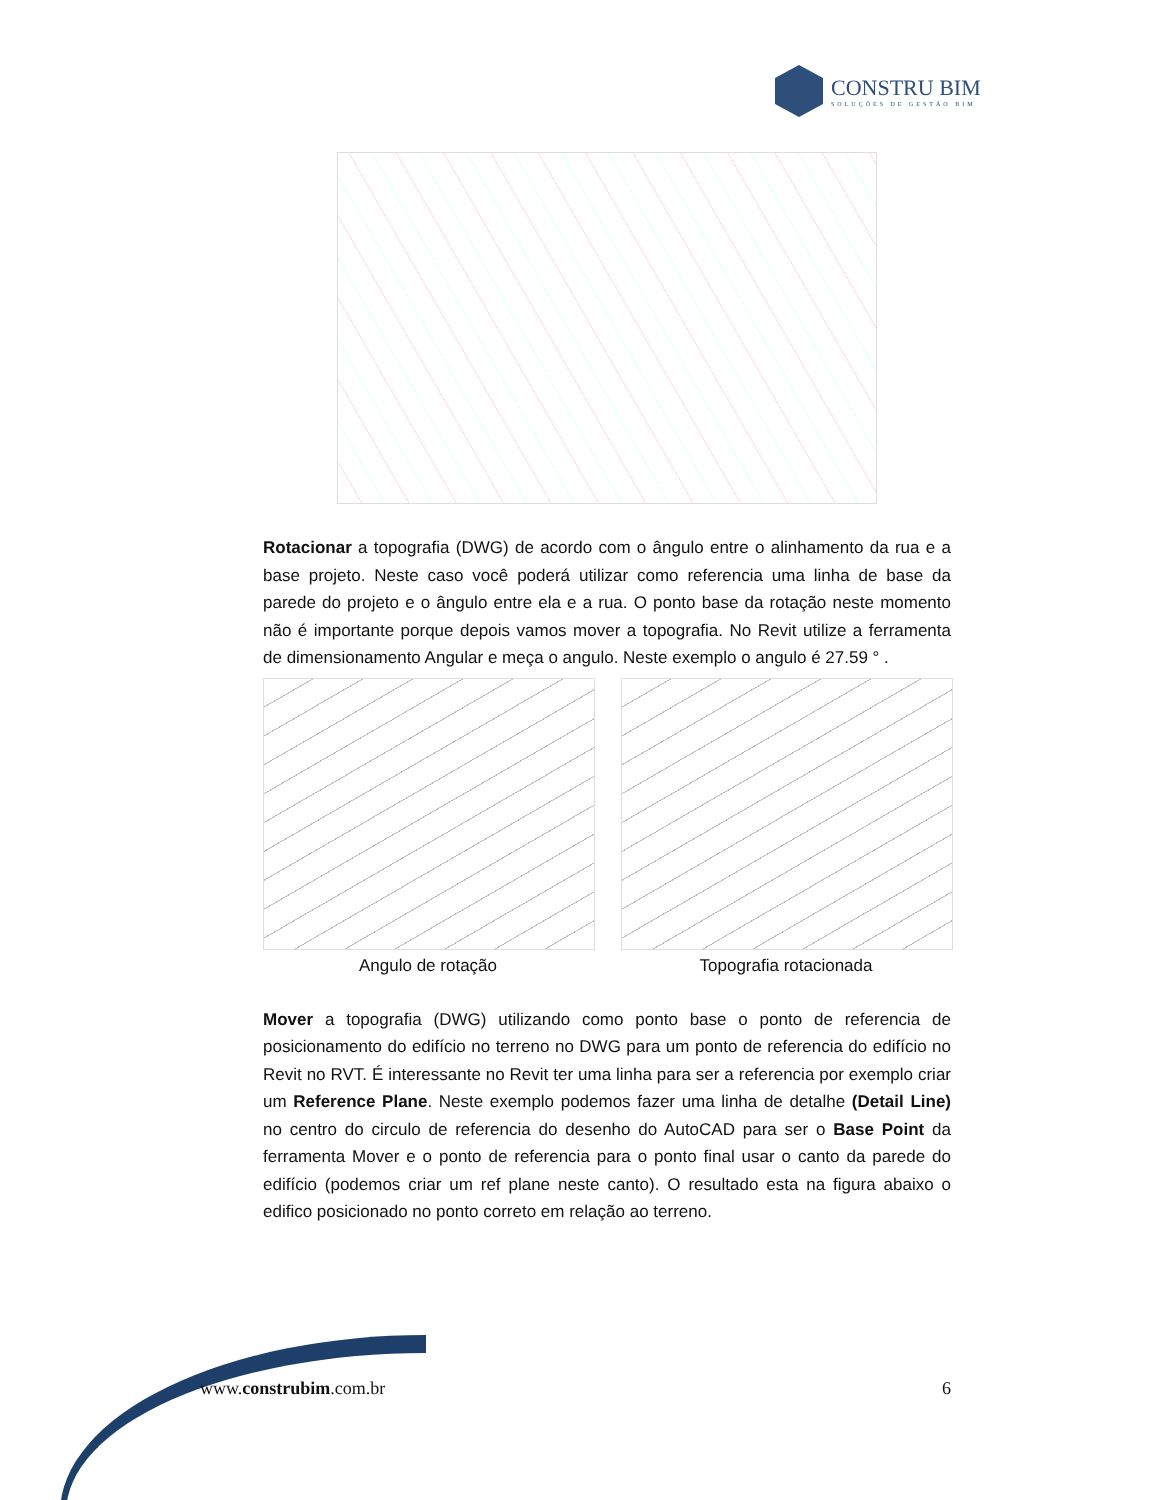CONSTRU BIM
SOLUÇÕES DE GESTÃO BIM
Rotacionar a topografia (DWG) de acordo com o ângulo entre o alinhamento da rua e a base projeto. Neste caso você poderá utilizar como referencia uma linha de base da parede do projeto e o ângulo entre ela e a rua. O ponto base da rotação neste momento não é importante porque depois vamos mover a topografia. No Revit utilize a ferramenta de dimensionamento Angular e meça o angulo. Neste exemplo o angulo é 27.59 ° .
Angulo de rotação Topografia rotacionada
Mover a topografia (DWG) utilizando como ponto base o ponto de referencia de posicionamento do edifício no terreno no DWG para um ponto de referencia do edifício no Revit no RVT. É interessante no Revit ter uma linha para ser a referencia por exemplo criar um Reference Plane. Neste exemplo podemos fazer uma linha de detalhe (Detail Line) no centro do circulo de referencia do desenho do AutoCAD para ser o Base Point da ferramenta Mover e o ponto de referencia para o ponto final usar o canto da parede do edifício (podemos criar um ref plane neste canto). O resultado esta na figura abaixo o edifico posicionado no ponto correto em relação ao terreno.
www.construbim.com.br 6